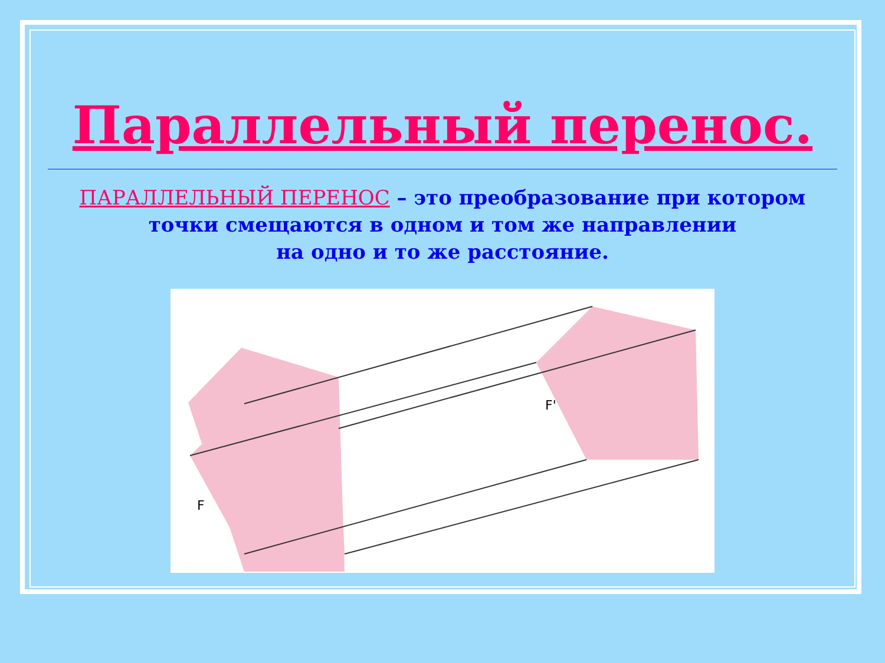Параллельный перенос.
ПАРАЛЛЕЛЬНЫЙ ПЕРЕНОС – это преобразование при котором
точки смещаются в одном и том же направлении
на одно и то же расстояние.
F
F'